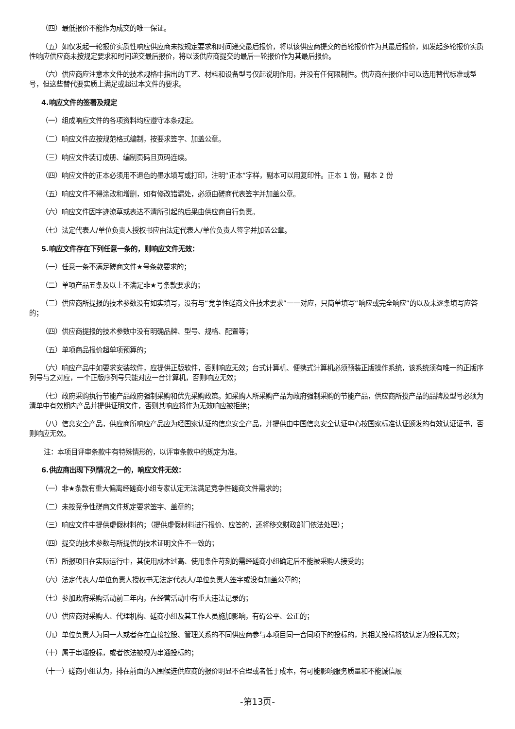（四）最低报价不能作为成交的唯一保证。
（五）如仅发起一轮报价实质性响应供应商未按规定要求和时间递交最后报价，将以该供应商提交的首轮报价作为其最后报价，如发起多轮报价实质性响应供应商未按规定要求和时间递交最后报价，将以该供应商提交的最后一轮报价作为其最后报价。
（六）供应商应注意本文件的技术规格中指出的工艺、材料和设备型号仅起说明作用，并没有任何限制性。供应商在报价中可以选用替代标准或型号，但这些替代要实质上满足或超过本文件的要求。
4.响应文件的签署及规定
（一）组成响应文件的各项资料均应遵守本条规定。
（二）响应文件应按规范格式编制，按要求签字、加盖公章。
（三）响应文件装订成册、编制页码且页码连续。
（四）响应文件的正本必须用不退色的墨水填写或打印，注明“正本”字样，副本可以用复印件。正本 1 份，副本 2 份
（五）响应文件不得涂改和增删，如有修改错漏处，必须由磋商代表签字并加盖公章。
（六）响应文件因字迹潦草或表达不清所引起的后果由供应商自行负责。
（七）法定代表人/单位负责人授权书应由法定代表人/单位负责人签字并加盖公章。
5.响应文件存在下列任意一条的，则响应文件无效：
（一）任意一条不满足磋商文件★号条款要求的；
（二）单项产品五条及以上不满足非★号条款要求的；
（三）供应商所提报的技术参数没有如实填写，没有与“竞争性磋商文件技术要求”一一对应，只简单填写“响应或完全响应”的以及未逐条填写应答的；
（四）供应商提报的技术参数中没有明确品牌、型号、规格、配置等；
（五）单项商品报价超单项预算的；
（六）响应产品中如要求安装软件，应提供正版软件，否则响应无效；台式计算机、便携式计算机必须预装正版操作系统，该系统须有唯一的正版序列号与之对应，一个正版序列号只能对应一台计算机，否则响应无效；
（七）政府采购执行节能产品政府强制采购和优先采购政策。如采购人所采购产品为政府强制采购的节能产品，供应商所投产品的品牌及型号必须为清单中有效期内产品并提供证明文件，否则其响应将作为无效响应被拒绝；
（八）信息安全产品，供应商所响应产品应为经国家认证的信息安全产品，并提供由中国信息安全认证中心按国家标准认证颁发的有效认证证书，否则响应无效。
注：本项目评审条款中有特殊情形的，以评审条款中的规定为准。
6.供应商出现下列情况之一的，响应文件无效：
（一）非★条款有重大偏离经磋商小组专家认定无法满足竞争性磋商文件需求的；
（二）未按竞争性磋商文件规定要求签字、盖章的；
（三）响应文件中提供虚假材料的；（提供虚假材料进行报价、应答的，还将移交财政部门依法处理）；
（四）提交的技术参数与所提供的技术证明文件不一致的；
（五）所报项目在实际运行中，其使用成本过高、使用条件苛刻的需经磋商小组确定后不能被采购人接受的；
（六）法定代表人/单位负责人授权书无法定代表人/单位负责人签字或没有加盖公章的；
（七）参加政府采购活动前三年内，在经营活动中有重大违法记录的；
（八）供应商对采购人、代理机构、磋商小组及其工作人员施加影响，有碍公平、公正的；
（九）单位负责人为同一人或者存在直接控股、管理关系的不同供应商参与本项目同一合同项下的投标的，其相关投标将被认定为投标无效；
（十）属于串通投标，或者依法被视为串通投标的；
（十一）磋商小组认为，排在前面的入围候选供应商的报价明显不合理或者低于成本，有可能影响服务质量和不能诚信履
-第13页-